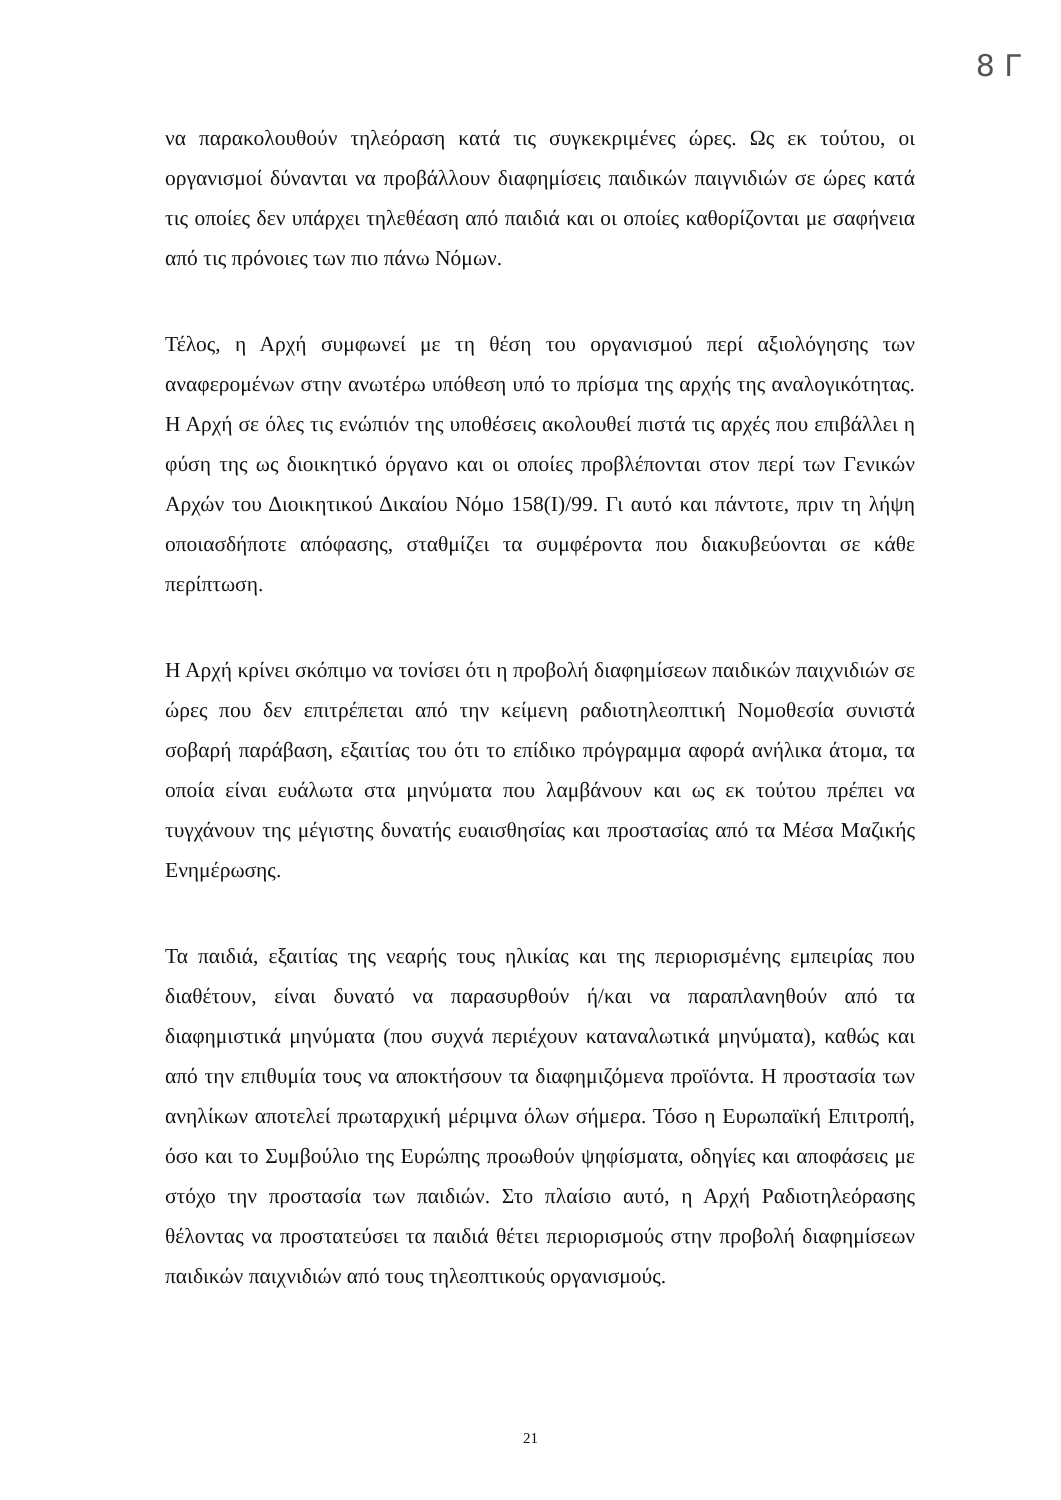8 Γ
να παρακολουθούν τηλεόραση κατά τις συγκεκριμένες ώρες. Ως εκ τούτου, οι οργανισμοί δύνανται να προβάλλουν διαφημίσεις παιδικών παιγνιδιών σε ώρες κατά τις οποίες δεν υπάρχει τηλεθέαση από παιδιά και οι οποίες καθορίζονται με σαφήνεια από τις πρόνοιες των πιο πάνω Νόμων.
Τέλος, η Αρχή συμφωνεί με τη θέση του οργανισμού περί αξιολόγησης των αναφερομένων στην ανωτέρω υπόθεση υπό το πρίσμα της αρχής της αναλογικότητας. Η Αρχή σε όλες τις ενώπιόν της υποθέσεις ακολουθεί πιστά τις αρχές που επιβάλλει η φύση της ως διοικητικό όργανο και οι οποίες προβλέπονται στον περί των Γενικών Αρχών του Διοικητικού Δικαίου Νόμο 158(Ι)/99. Γι αυτό και πάντοτε, πριν τη λήψη οποιασδήποτε απόφασης, σταθμίζει τα συμφέροντα που διακυβεύονται σε κάθε περίπτωση.
Η Αρχή κρίνει σκόπιμο να τονίσει ότι η προβολή διαφημίσεων παιδικών παιχνιδιών σε ώρες που δεν επιτρέπεται από την κείμενη ραδιοτηλεοπτική Νομοθεσία συνιστά σοβαρή παράβαση, εξαιτίας του ότι το επίδικο πρόγραμμα αφορά ανήλικα άτομα, τα οποία είναι ευάλωτα στα μηνύματα που λαμβάνουν και ως εκ τούτου πρέπει να τυγχάνουν της μέγιστης δυνατής ευαισθησίας και προστασίας από τα Μέσα Μαζικής Ενημέρωσης.
Τα παιδιά, εξαιτίας της νεαρής τους ηλικίας και της περιορισμένης εμπειρίας που διαθέτουν, είναι δυνατό να παρασυρθούν ή/και να παραπλανηθούν από τα διαφημιστικά μηνύματα (που συχνά περιέχουν καταναλωτικά μηνύματα), καθώς και από την επιθυμία τους να αποκτήσουν τα διαφημιζόμενα προϊόντα. Η προστασία των ανηλίκων αποτελεί πρωταρχική μέριμνα όλων σήμερα. Τόσο η Ευρωπαϊκή Επιτροπή, όσο και το Συμβούλιο της Ευρώπης προωθούν ψηφίσματα, οδηγίες και αποφάσεις με στόχο την προστασία των παιδιών. Στο πλαίσιο αυτό, η Αρχή Ραδιοτηλεόρασης θέλοντας να προστατεύσει τα παιδιά θέτει περιορισμούς στην προβολή διαφημίσεων παιδικών παιχνιδιών από τους τηλεοπτικούς οργανισμούς.
21